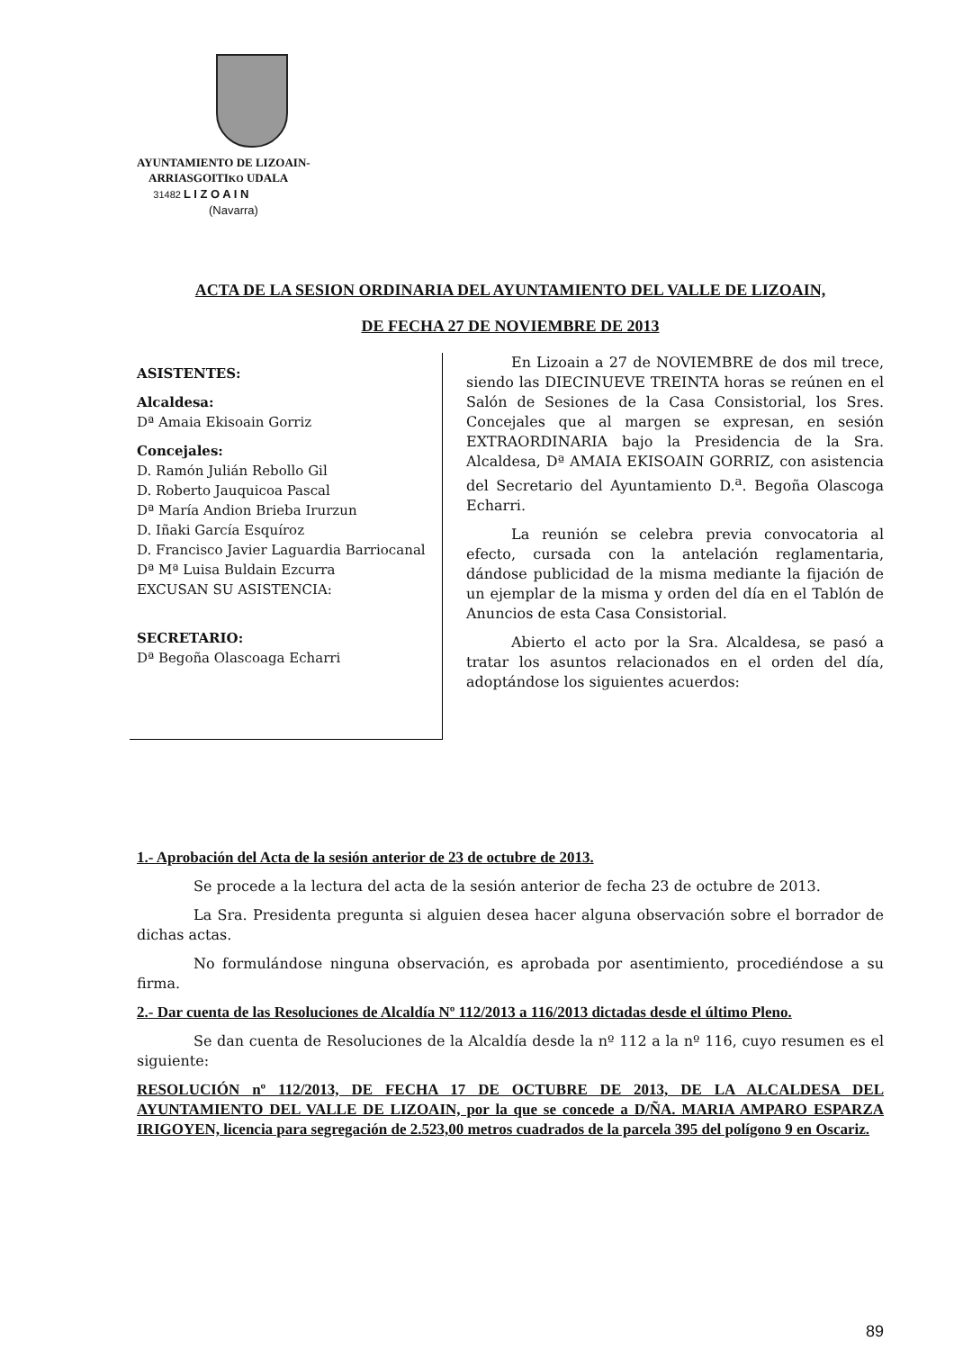AYUNTAMIENTO DE LIZOAIN-
ARRIASGOITIKO UDALA
31482 L I Z O A I N
(Navarra)
ACTA DE LA SESION ORDINARIA DEL AYUNTAMIENTO DEL VALLE DE LIZOAIN,
DE FECHA 27 DE NOVIEMBRE DE 2013
ASISTENTES:
Alcaldesa:
Dª Amaia Ekisoain Gorriz
Concejales:
D. Ramón Julián Rebollo Gil
D. Roberto Jauquicoa Pascal
Dª María Andion Brieba Irurzun
D. Iñaki García Esquíroz
D. Francisco Javier Laguardia Barriocanal
Dª Mª Luisa Buldain Ezcurra
EXCUSAN SU ASISTENCIA:
SECRETARIO:
Dª Begoña Olascoaga Echarri
En Lizoain a 27 de NOVIEMBRE de dos mil trece, siendo las DIECINUEVE TREINTA horas se reúnen en el Salón de Sesiones de la Casa Consistorial, los Sres. Concejales que al margen se expresan, en sesión EXTRAORDINARIA bajo la Presidencia de la Sra. Alcaldesa, Dª AMAIA EKISOAIN GORRIZ, con asistencia del Secretario del Ayuntamiento D.<sup>a</sup>. Begoña Olascoga Echarri.
La reunión se celebra previa convocatoria al efecto, cursada con la antelación reglamentaria, dándose publicidad de la misma mediante la fijación de un ejemplar de la misma y orden del día en el Tablón de Anuncios de esta Casa Consistorial.
Abierto el acto por la Sra. Alcaldesa, se pasó a tratar los asuntos relacionados en el orden del día, adoptándose los siguientes acuerdos:
1.- Aprobación del Acta de la sesión anterior de 23 de octubre de 2013.
Se procede a la lectura del acta de la sesión anterior de fecha 23 de octubre de 2013.
La Sra. Presidenta pregunta si alguien desea hacer alguna observación sobre el borrador de dichas actas.
No formulándose ninguna observación, es aprobada por asentimiento, procediéndose a su firma.
2.- Dar cuenta de las Resoluciones de Alcaldía Nº 112/2013 a 116/2013 dictadas desde el último Pleno.
Se dan cuenta de Resoluciones de la Alcaldía desde la nº 112 a la nº 116, cuyo resumen es el siguiente:
RESOLUCIÓN nº 112/2013, DE FECHA 17 DE OCTUBRE DE 2013, DE LA ALCALDESA DEL AYUNTAMIENTO DEL VALLE DE LIZOAIN, por la que se concede a D/ÑA. MARIA AMPARO ESPARZA IRIGOYEN, licencia para segregación de 2.523,00 metros cuadrados de la parcela 395 del polígono 9 en Oscariz.
89